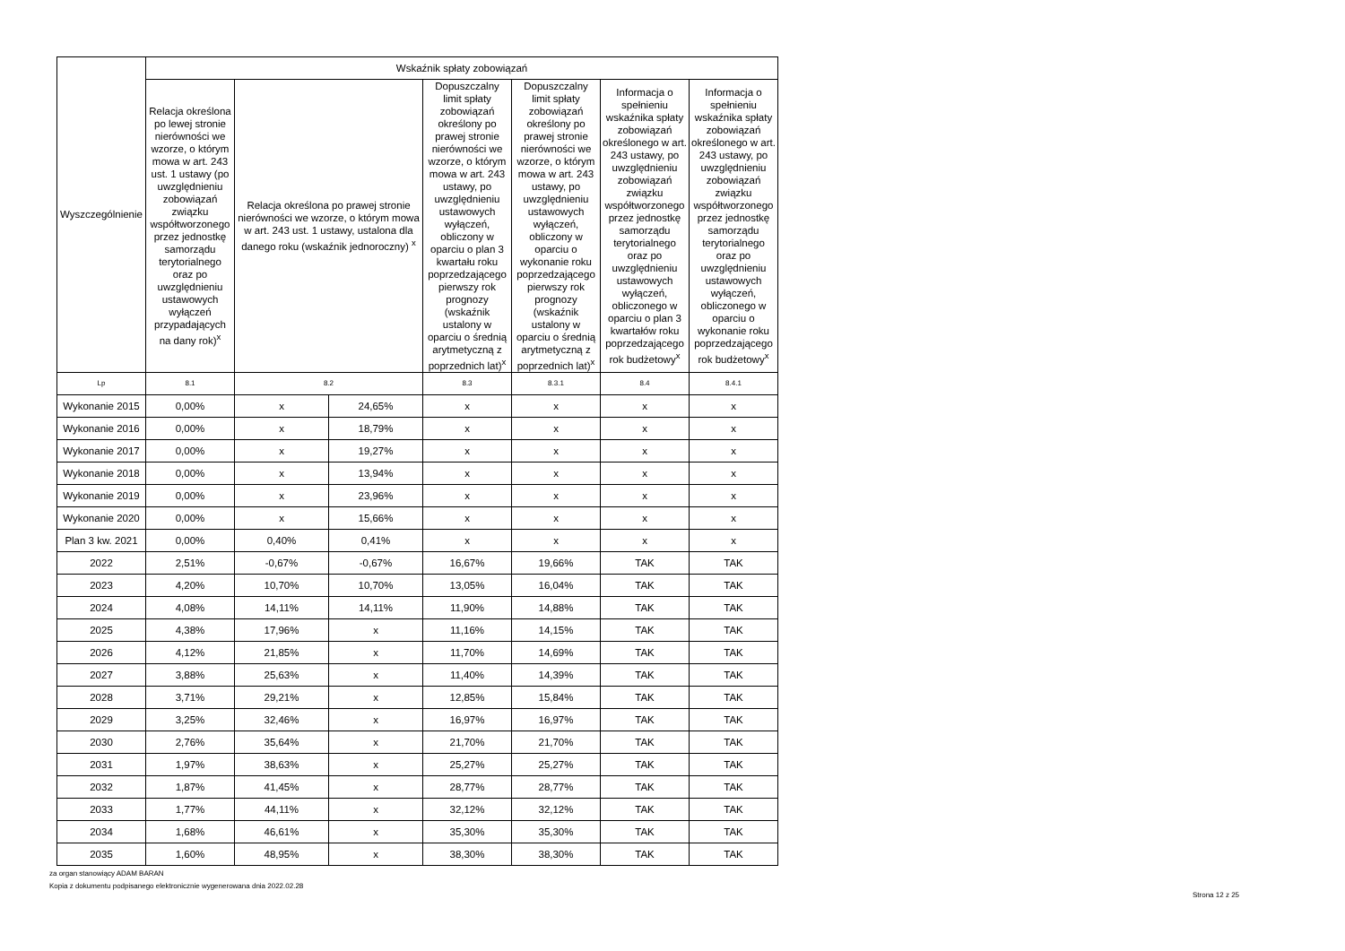| Wyszczególnienie | Wskaźnik spłaty zobowiązań | | | | | | |
| --- | --- | --- | --- | --- | --- | --- | --- |
| | Relacja określona po lewej stronie nierówności we wzorze, o którym mowa w art. 243 ust. 1 ustawy (po uwzględnieniu zobowiązań związku współtworzonego przez jednostkę samorządu terytorialnego oraz po uwzględnieniu ustawowych wyłączeń przypadających na dany rok)<sup>x</sup> | Relacja określona po prawej stronie nierówności we wzorze, o którym mowa w art. 243 ust. 1 ustawy, ustalona dla danego roku (wskaźnik jednoroczny) <sup>x</sup> | | Dopuszczalny limit spłaty zobowiązań określony po prawej stronie nierówności we wzorze, o którym mowa w art. 243 ustawy, po uwzględnieniu ustawowych wyłączeń, obliczony w oparciu o plan 3 kwartału roku poprzedzającego pierwszy rok prognozy (wskaźnik ustalony w oparciu o średnią arytmetyczną z poprzednich lat)<sup>x</sup> | Dopuszczalny limit spłaty zobowiązań określony po prawej stronie nierówności we wzorze, o którym mowa w art. 243 ustawy, po uwzględnieniu ustawowych wyłączeń, obliczony w oparciu o wykonanie roku poprzedzającego pierwszy rok prognozy (wskaźnik ustalony w oparciu o średnią arytmetyczną z poprzednich lat)<sup>x</sup> | Informacja o spełnieniu wskaźnika spłaty zobowiązań określonego w art. 243 ustawy, po uwzględnieniu zobowiązań związku współtworzonego przez jednostkę samorządu terytorialnego oraz po uwzględnieniu ustawowych wyłączeń, obliczonego w oparciu o plan 3 kwartałów roku poprzedzającego rok budżetowy<sup>x</sup> | Informacja o spełnieniu wskaźnika spłaty zobowiązań określonego w art. 243 ustawy, po uwzględnieniu zobowiązań związku współtworzonego przez jednostkę samorządu terytorialnego oraz po uwzględnieniu ustawowych wyłączeń, obliczonego w oparciu o wykonanie roku poprzedzającego rok budżetowy<sup>x</sup> |
| Lp | 8.1 | 8.2 | | 8.3 | 8.3.1 | 8.4 | 8.4.1 |
| Wykonanie 2015 | 0,00% | x | 24,65% | x | x | x | x |
| Wykonanie 2016 | 0,00% | x | 18,79% | x | x | x | x |
| Wykonanie 2017 | 0,00% | x | 19,27% | x | x | x | x |
| Wykonanie 2018 | 0,00% | x | 13,94% | x | x | x | x |
| Wykonanie 2019 | 0,00% | x | 23,96% | x | x | x | x |
| Wykonanie 2020 | 0,00% | x | 15,66% | x | x | x | x |
| Plan 3 kw. 2021 | 0,00% | 0,40% | 0,41% | x | x | x | x |
| 2022 | 2,51% | -0,67% | -0,67% | 16,67% | 19,66% | TAK | TAK |
| 2023 | 4,20% | 10,70% | 10,70% | 13,05% | 16,04% | TAK | TAK |
| 2024 | 4,08% | 14,11% | 14,11% | 11,90% | 14,88% | TAK | TAK |
| 2025 | 4,38% | 17,96% | x | 11,16% | 14,15% | TAK | TAK |
| 2026 | 4,12% | 21,85% | x | 11,70% | 14,69% | TAK | TAK |
| 2027 | 3,88% | 25,63% | x | 11,40% | 14,39% | TAK | TAK |
| 2028 | 3,71% | 29,21% | x | 12,85% | 15,84% | TAK | TAK |
| 2029 | 3,25% | 32,46% | x | 16,97% | 16,97% | TAK | TAK |
| 2030 | 2,76% | 35,64% | x | 21,70% | 21,70% | TAK | TAK |
| 2031 | 1,97% | 38,63% | x | 25,27% | 25,27% | TAK | TAK |
| 2032 | 1,87% | 41,45% | x | 28,77% | 28,77% | TAK | TAK |
| 2033 | 1,77% | 44,11% | x | 32,12% | 32,12% | TAK | TAK |
| 2034 | 1,68% | 46,61% | x | 35,30% | 35,30% | TAK | TAK |
| 2035 | 1,60% | 48,95% | x | 38,30% | 38,30% | TAK | TAK |
za organ stanowiący ADAM BARAN
Kopia z dokumentu podpisanego elektronicznie wygenerowana dnia 2022.02.28
Strona 12 z 25